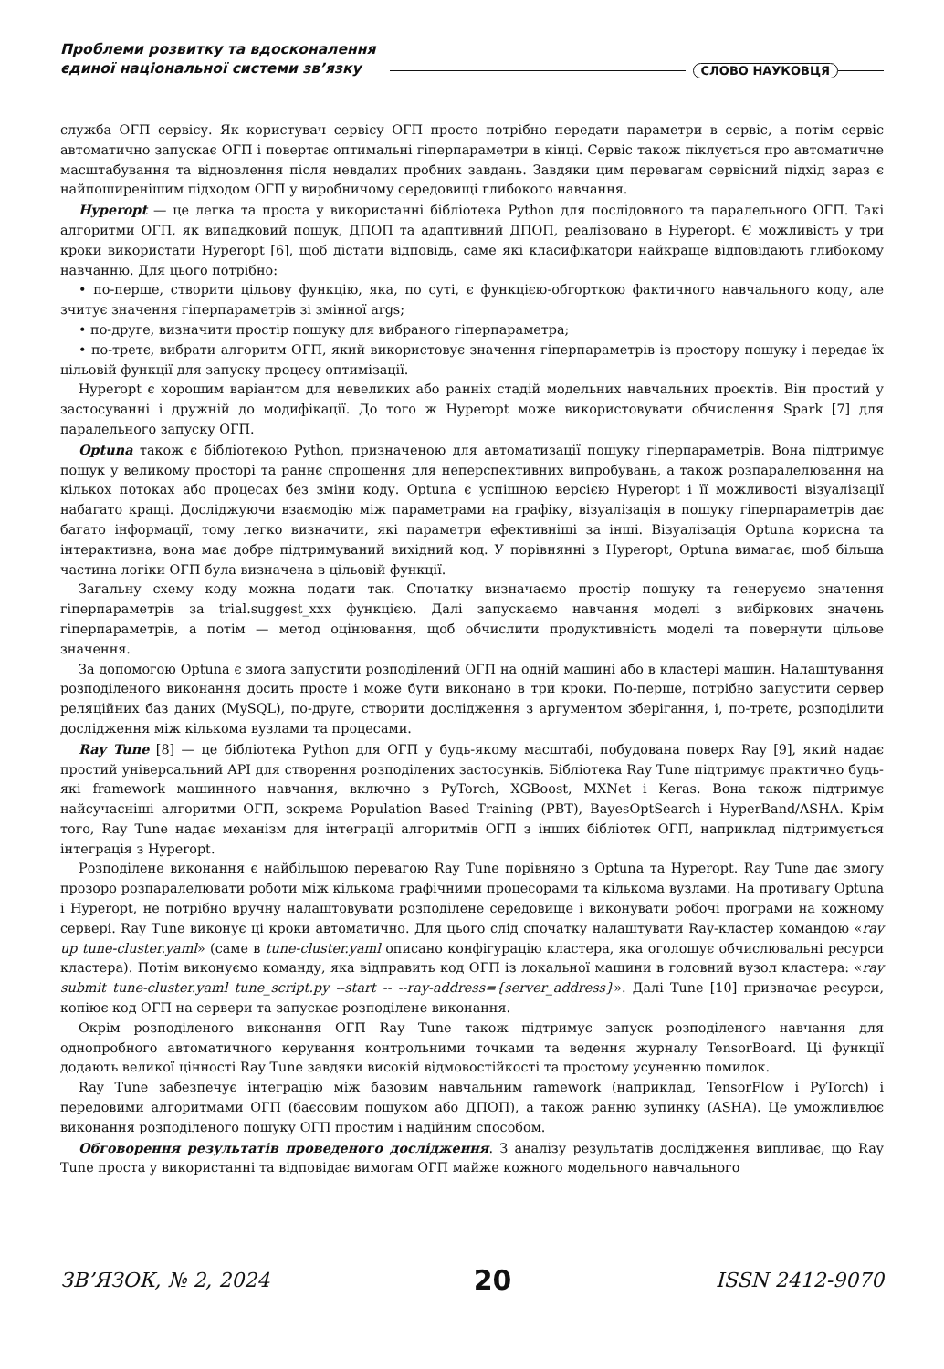Проблеми розвитку та вдосконалення
єдиної національної системи зв’язку
СЛОВО НАУКОВЦЯ
служба ОГП сервісу. Як користувач сервісу ОГП просто потрібно передати параметри в сервіс, а потім сервіс автоматично запускає ОГП і повертає оптимальні гіперпараметри в кінці. Сервіс також піклується про автоматичне масштабування та відновлення після невдалих пробних завдань. Завдяки цим перевагам сервісний підхід зараз є найпоширенішим підходом ОГП у виробничому середовищі глибокого навчання.
Hyperopt — це легка та проста у використанні бібліотека Python для послідовного та паралельного ОГП. Такі алгоритми ОГП, як випадковий пошук, ДПОП та адаптивний ДПОП, реалізовано в Hyperopt. Є можливість у три кроки використати Hyperopt [6], щоб дістати відповідь, саме які класифікатори найкраще відповідають глибокому навчанню. Для цього потрібно:
• по-перше, створити цільову функцію, яка, по суті, є функцією-обгорткою фактичного навчального коду, але зчитує значення гіперпараметрів зі змінної args;
• по-друге, визначити простір пошуку для вибраного гіперпараметра;
• по-третє, вибрати алгоритм ОГП, який використовує значення гіперпараметрів із простору пошуку і передає їх цільовій функції для запуску процесу оптимізації.
Hyperopt є хорошим варіантом для невеликих або ранніх стадій модельних навчальних проєктів. Він простий у застосуванні і дружній до модифікації. До того ж Hyperopt може використовувати обчислення Spark [7] для паралельного запуску ОГП.
Optuna також є бібліотекою Python, призначеною для автоматизації пошуку гіперпараметрів. Вона підтримує пошук у великому просторі та раннє спрощення для неперспективних випробувань, а також розпаралелювання на кількох потоках або процесах без зміни коду. Optuna є успішною версією Hyperopt і її можливості візуалізації набагато кращі. Досліджуючи взаємодію між параметрами на графіку, візуалізація в пошуку гіперпараметрів дає багато інформації, тому легко визначити, які параметри ефективніші за інші. Візуалізація Optuna корисна та інтерактивна, вона має добре підтримуваний вихідний код. У порівнянні з Hyperopt, Optuna вимагає, щоб більша частина логіки ОГП була визначена в цільовій функції.
Загальну схему коду можна подати так. Спочатку визначаємо простір пошуку та генеруємо значення гіперпараметрів за trial.suggest_xxx функцією. Далі запускаємо навчання моделі з вибіркових значень гіперпараметрів, а потім — метод оцінювання, щоб обчислити продуктивність моделі та повернути цільове значення.
За допомогою Optuna є змога запустити розподілений ОГП на одній машині або в кластері машин. Налаштування розподіленого виконання досить просте і може бути виконано в три кроки. По-перше, потрібно запустити сервер реляційних баз даних (MySQL), по-друге, створити дослідження з аргументом зберігання, і, по-третє, розподілити дослідження між кількома вузлами та процесами.
Ray Tune [8] — це бібліотека Python для ОГП у будь-якому масштабі, побудована поверх Ray [9], який надає простий універсальний API для створення розподілених застосунків. Бібліотека Ray Tune підтримує практично будь-які framework машинного навчання, включно з PyTorch, XGBoost, MXNet і Keras. Вона також підтримує найсучасніші алгоритми ОГП, зокрема Population Based Training (PBT), BayesOptSearch і HyperBand/ASHA. Крім того, Ray Tune надає механізм для інтеграції алгоритмів ОГП з інших бібліотек ОГП, наприклад підтримується інтеграція з Hyperopt.
Розподілене виконання є найбільшою перевагою Ray Tune порівняно з Optuna та Hyperopt. Ray Tune дає змогу прозоро розпаралелювати роботи між кількома графічними процесорами та кількома вузлами. На противагу Optuna і Hyperopt, не потрібно вручну налаштовувати розподілене середовище і виконувати робочі програми на кожному сервері. Ray Tune виконує ці кроки автоматично. Для цього слід спочатку налаштувати Ray-кластер командою «ray up tune-cluster.yaml» (саме в tune-cluster.yaml описано конфігурацію кластера, яка оголошує обчислювальні ресурси кластера). Потім виконуємо команду, яка відправить код ОГП із локальної машини в головний вузол кластера: «ray submit tune-cluster.yaml tune_script.py --start -- --ray-address={server_address}». Далі Tune [10] призначає ресурси, копіює код ОГП на сервери та запускає розподілене виконання.
Окрім розподіленого виконання ОГП Ray Tune також підтримує запуск розподіленого навчання для однопробного автоматичного керування контрольними точками та ведення журналу TensorBoard. Ці функції додають великої цінності Ray Tune завдяки високій відмовостійкості та простому усуненню помилок.
Ray Tune забезпечує інтеграцію між базовим навчальним ramework (наприклад, TensorFlow і PyTorch) і передовими алгоритмами ОГП (баєсовим пошуком або ДПОП), а також ранню зупинку (ASHA). Це уможливлює виконання розподіленого пошуку ОГП простим і надійним способом.
Обговорення результатів проведеного дослідження. З аналізу результатів дослідження випливає, що Ray Tune проста у використанні та відповідає вимогам ОГП майже кожного модельного навчального
ЗВ’ЯЗОК, № 2, 2024 20 ISSN 2412-9070